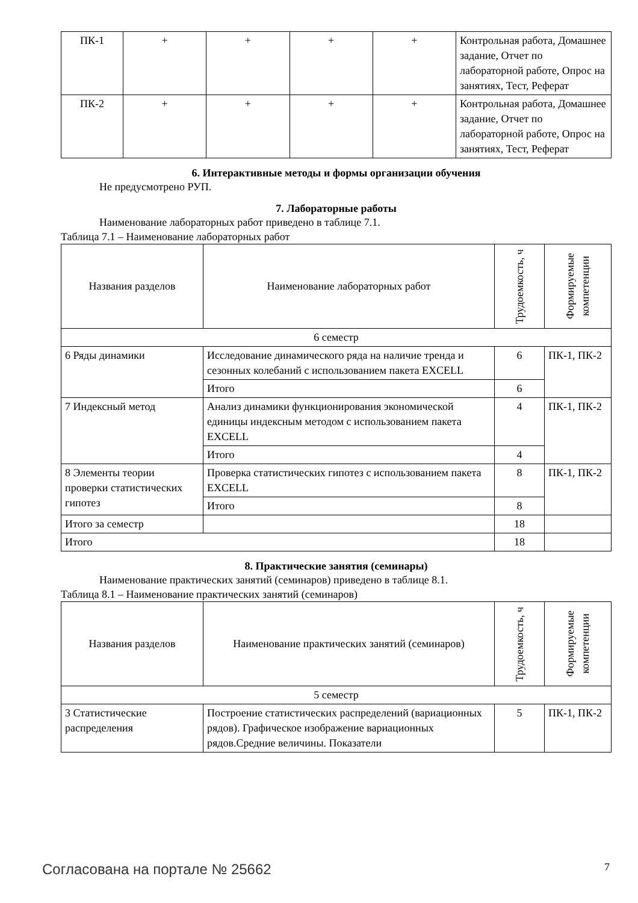| ПК-1 | + | + | + | + | Контрольная работа, Домашнее задание, Отчет по лабораторной работе, Опрос на занятиях, Тест, Реферат |
| ПК-2 | + | + | + | + | Контрольная работа, Домашнее задание, Отчет по лабораторной работе, Опрос на занятиях, Тест, Реферат |
6. Интерактивные методы и формы организации обучения
Не предусмотрено РУП.
7. Лабораторные работы
Наименование лабораторных работ приведено в таблице 7.1.
Таблица 7.1 – Наименование лабораторных работ
| Названия разделов | Наименование лабораторных работ | Трудоемкость, ч | Формируемые компетенции |
| --- | --- | --- | --- |
| 6 семестр | | | |
| 6 Ряды динамики | Исследование динамического ряда на наличие тренда и сезонных колебаний с использованием пакета EXCELL | 6 | ПК-1, ПК-2 |
| | Итого | 6 | |
| 7 Индексный метод | Анализ динамики функционирования экономической единицы индексным методом с использованием пакета EXCELL | 4 | ПК-1, ПК-2 |
| | Итого | 4 | |
| 8 Элементы теории проверки статистических гипотез | Проверка статистических гипотез с использованием пакета EXCELL | 8 | ПК-1, ПК-2 |
| | Итого | 8 | |
| Итого за семестр | | 18 | |
| Итого | | 18 | |
8. Практические занятия (семинары)
Наименование практических занятий (семинаров) приведено в таблице 8.1.
Таблица 8.1 – Наименование практических занятий (семинаров)
| Названия разделов | Наименование практических занятий (семинаров) | Трудоемкость, ч | Формируемые компетенции |
| --- | --- | --- | --- |
| 5 семестр | | | |
| 3 Статистические распределения | Построение статистических распределений (вариационных рядов). Графическое изображение вариационных рядов.Средние величины. Показатели | 5 | ПК-1, ПК-2 |
Согласована на портале № 25662 7